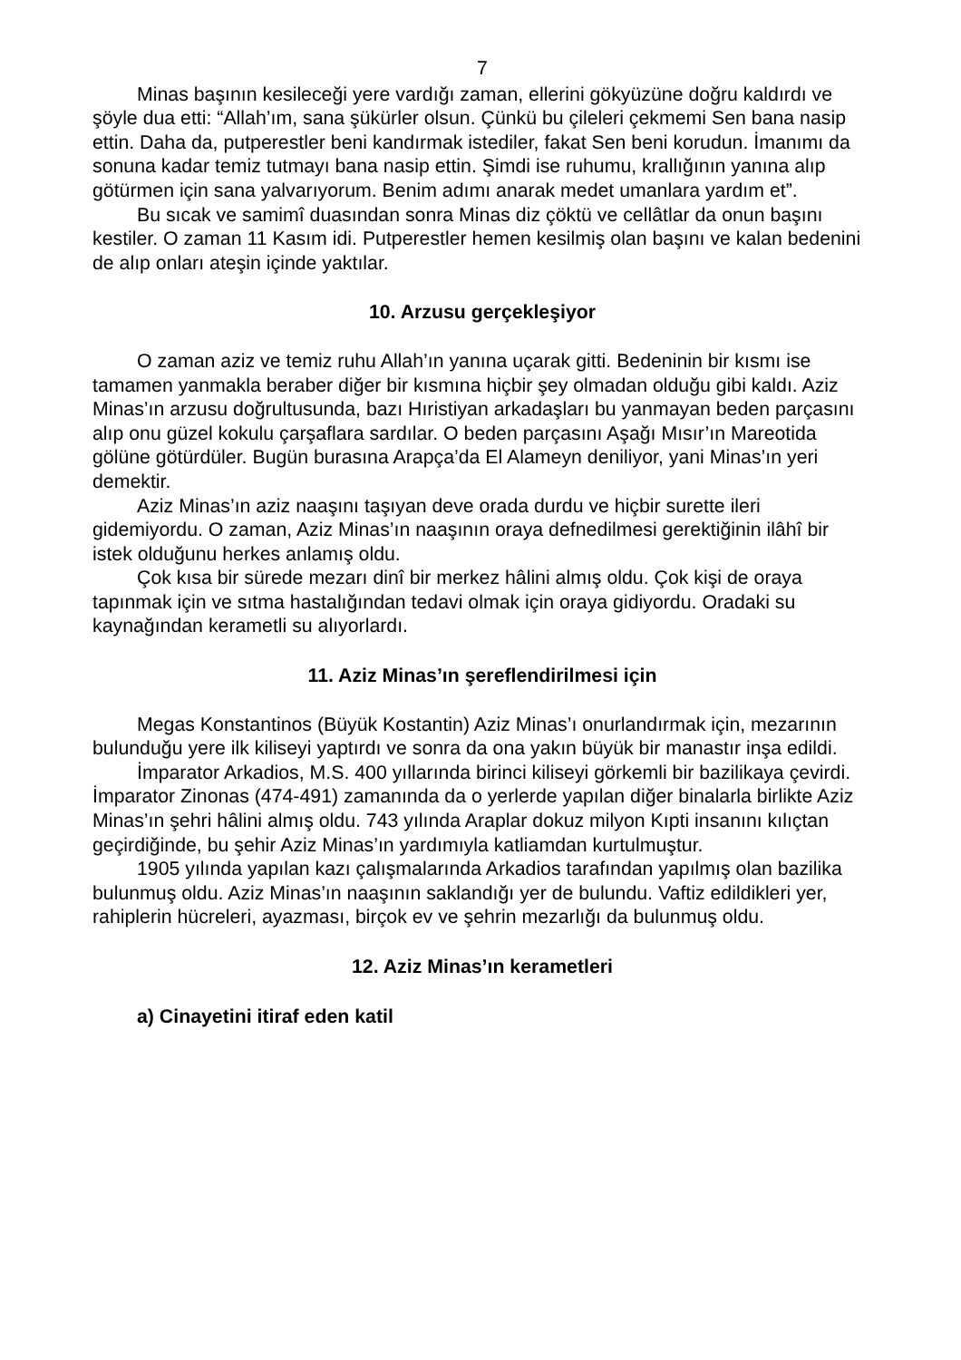7
Minas başının kesileceği yere vardığı zaman, ellerini gökyüzüne doğru kaldırdı ve şöyle dua etti: “Allah’ım, sana şükürler olsun. Çünkü bu çileleri çekmemi Sen bana nasip ettin. Daha da, putperestler beni kandırmak istediler, fakat Sen beni korudun. İmanımı da sonuna kadar temiz tutmayı bana nasip ettin. Şimdi ise ruhumu, krallığının yanına alıp götürmen için sana yalvarıyorum. Benim adımı anarak medet umanlara yardım et”.
Bu sıcak ve samimî duasından sonra Minas diz çöktü ve cellâtlar da onun başını kestiler. O zaman 11 Kasım idi. Putperestler hemen kesilmiş olan başını ve kalan bedenini de alıp onları ateşin içinde yaktılar.
10. Arzusu gerçekleşiyor
O zaman aziz ve temiz ruhu Allah’ın yanına uçarak gitti. Bedeninin bir kısmı ise tamamen yanmakla beraber diğer bir kısmına hiçbir şey olmadan olduğu gibi kaldı. Aziz Minas’ın arzusu doğrultusunda, bazı Hıristiyan arkadaşları bu yanmayan beden parçasını alıp onu güzel kokulu çarşaflara sardılar. O beden parçasını Aşağı Mısır’ın Mareotida gölüne götürdüler. Bugün burasına Arapça’da El Alameyn deniliyor, yani Minas’ın yeri demektir.
Aziz Minas’ın aziz naaşını taşıyan deve orada durdu ve hiçbir surette ileri gidemiyordu. O zaman, Aziz Minas’ın naaşının oraya defnedilmesi gerektiğinin ilâhî bir istek olduğunu herkes anlamış oldu.
Çok kısa bir sürede mezarı dinî bir merkez hâlini almış oldu. Çok kişi de oraya tapınmak için ve sıtma hastalığından tedavi olmak için oraya gidiyordu. Oradaki su kaynağından kerametli su alıyorlardı.
11. Aziz Minas’ın şereflendirilmesi için
Megas Konstantinos (Büyük Kostantin) Aziz Minas’ı onurlandırmak için, mezarının bulunduğu yere ilk kiliseyi yaptırdı ve sonra da ona yakın büyük bir manastır inşa edildi.
İmparator Arkadios, M.S. 400 yıllarında birinci kiliseyi görkemli bir bazilikaya çevirdi. İmparator Zinonas (474-491) zamanında da o yerlerde yapılan diğer binalarla birlikte Aziz Minas’ın şehri hâlini almış oldu. 743 yılında Araplar dokuz milyon Kıpti insanını kılıçtan geçirdiğinde, bu şehir Aziz Minas’ın yardımıyla katliamdan kurtulmuştur.
1905 yılında yapılan kazı çalışmalarında Arkadios tarafından yapılmış olan bazilika bulunmuş oldu. Aziz Minas’ın naaşının saklandığı yer de bulundu. Vaftiz edildikleri yer, rahiplerin hücreleri, ayazması, birçok ev ve şehrin mezarlığı da bulunmuş oldu.
12. Aziz Minas’ın kerametleri
a) Cinayetini itiraf eden katil